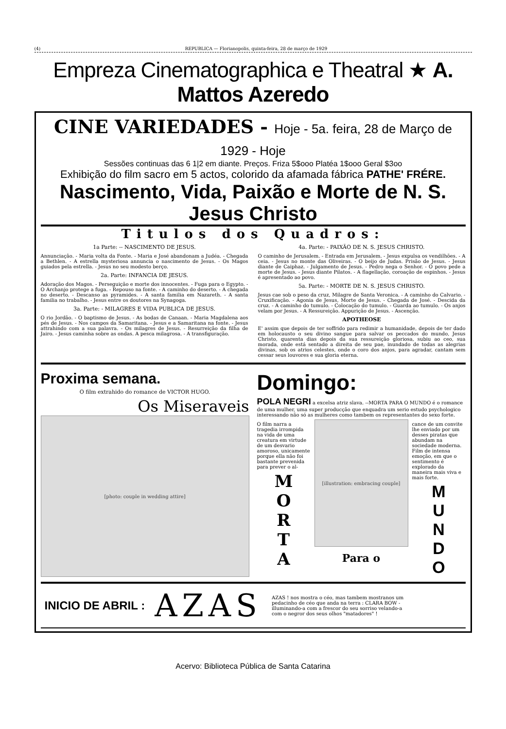(4) REPUBLICA — Florianopolis, quinta-feira, 28 de março de 1929
Empreza Cinematographica e Theatral ★ A. Mattos Azeredo
CINE VARIEDADES - Hoje - 5a. feira, 28 de Março de 1929 - Hoje
Sessões continuas das 6 1|2 em diante. Preços. Friza 5$ooo Platéa 1$ooo Geral $3oo
Exhibição do film sacro em 5 actos, colorido da afamada fábrica PATHE' FRÉRE.
Nascimento, Vida, Paixão e Morte de N. S. Jesus Christo
Titulos dos Quadros:
1a Parte: -- NASCIMENTO DE JESUS.
Annunciação. - Maria volta da Fonte. - Maria e José abandonam a Judéa. - Chegada a Bethlen. - A estrella mysteriosa annuncia o nascimento de Jesus. - Os Magos guiados pela estrella. - Jesus no seu modesto berço.
2a. Parte: INFANCIA DE JESUS.
Adoração dos Magos. - Perseguição e morte dos innocentes. - Fuga para o Egypto. - O Archanjo protege a fuga. - Repouso na fonte. - A caminho do deserto. - A chegada no deserto. - Descanso as pyramides. - A santa familia em Nazareth. - A santa familia no trabalho. - Jesus entre os doutores na Synagoga.
3a. Parte: - MILAGRES E VIDA PUBLICA DE JESUS.
O rio Jordão. - O baptismo de Jesus. - As bodas de Canaan. - Maria Magdalena aos pés de Jesus. - Nos campos da Samaritana. - Jesus e a Samaritana na fonte. - Jesus attrahindo com a sua palavra. - Os milagres de Jesus. - Resurreição da filha de Jairo. - Jesus caminha sobre as ondas. A pesca milagrosa. - A transfiguração.
4a. Parte: - PAIXÃO DE N. S. JESUS CHRISTO.
O caminho de Jerusalem. - Entrada em Jerusalem. - Jesus expulsa os vendilhões. - A ceia. - Jesus no monte das Oliveiras. - O beijo de Judas. Prisão de Jesus. - Jesus diante de Caiphaz. - Julgamento de Jesus. - Pedro nega o Senhor. - O povo pede a morte de Jesus. - Jesus diante Pilatos. - A flagellação, coroação de espinhos. - Jesus é apresentado ao povo.
5a. Parte: - MORTE DE N. S. JESUS CHRISTO.
Jesus cae sob o peso da cruz, Milagre de Santa Veronica. - A caminho do Calvario. - Cruxificação. - Agonia de Jesus, Morte de Jesus. - Chegada de José. - Descida da cruz. - A caminho do tumulo. - Colocação do tumulo. - Guarda ao tumulo. - Os anjos velam por Jesus. - A Ressureição. Appurição de Jesus. - Ascenção.
APOTHEOSE
E' assim que depois de ter soffrido para redimir a humanidade, depois de ter dado em holocausto o seu divino sangue para salvar os peccados do mundo, Jesus Christo, quarenta dias depois da sua ressureição gloriosa, subiu ao ceo, sua morada, onde está sentado a direita de seu pae, inundado de todas as alegrias divinas, sob os atrios celestes, onde o coro dos anjos, para agradar, cantam sem cessar seus louvores e sua gloria eterna.
Proxima semana.
O film extrahido do romance de VICTOR HUGO.
Os Miseraveis
[photo: couple in wedding attire]
Domingo:
POLA NEGRI a excelsa atriz slava. --MORTA PARA O MUNDO é o romance de uma mulher, uma super producção que enquadra um serio estudo psychologico interessando não só as mulheres como tambem os representantes do sexo forte.
O film narra a tragedia irrompida na vida de uma creatura em virtude de um desvario amoroso, unicamente porque ella não foi bastante prevenida para prever o al-
M
O
R
T
A
[illustration: embracing couple]
Para o
cance de um convite lhe enviado por um desses piratas que abundam na sociedade moderna. Film de intensa emoção, em que o sentimento é explorado da maneira mais viva e mais forte.
M
U
N
D
O
INICIO DE ABRIL :
AZAS
AZAS ! nos mostra o céo, mas tambem mostranos um pedacinho de céo que anda na terra : CLARA BOW - illuminando-a com a frescor do seu sorriso velando-a com o negror dos seus olhos "matadores" !
Acervo: Biblioteca Pública de Santa Catarina